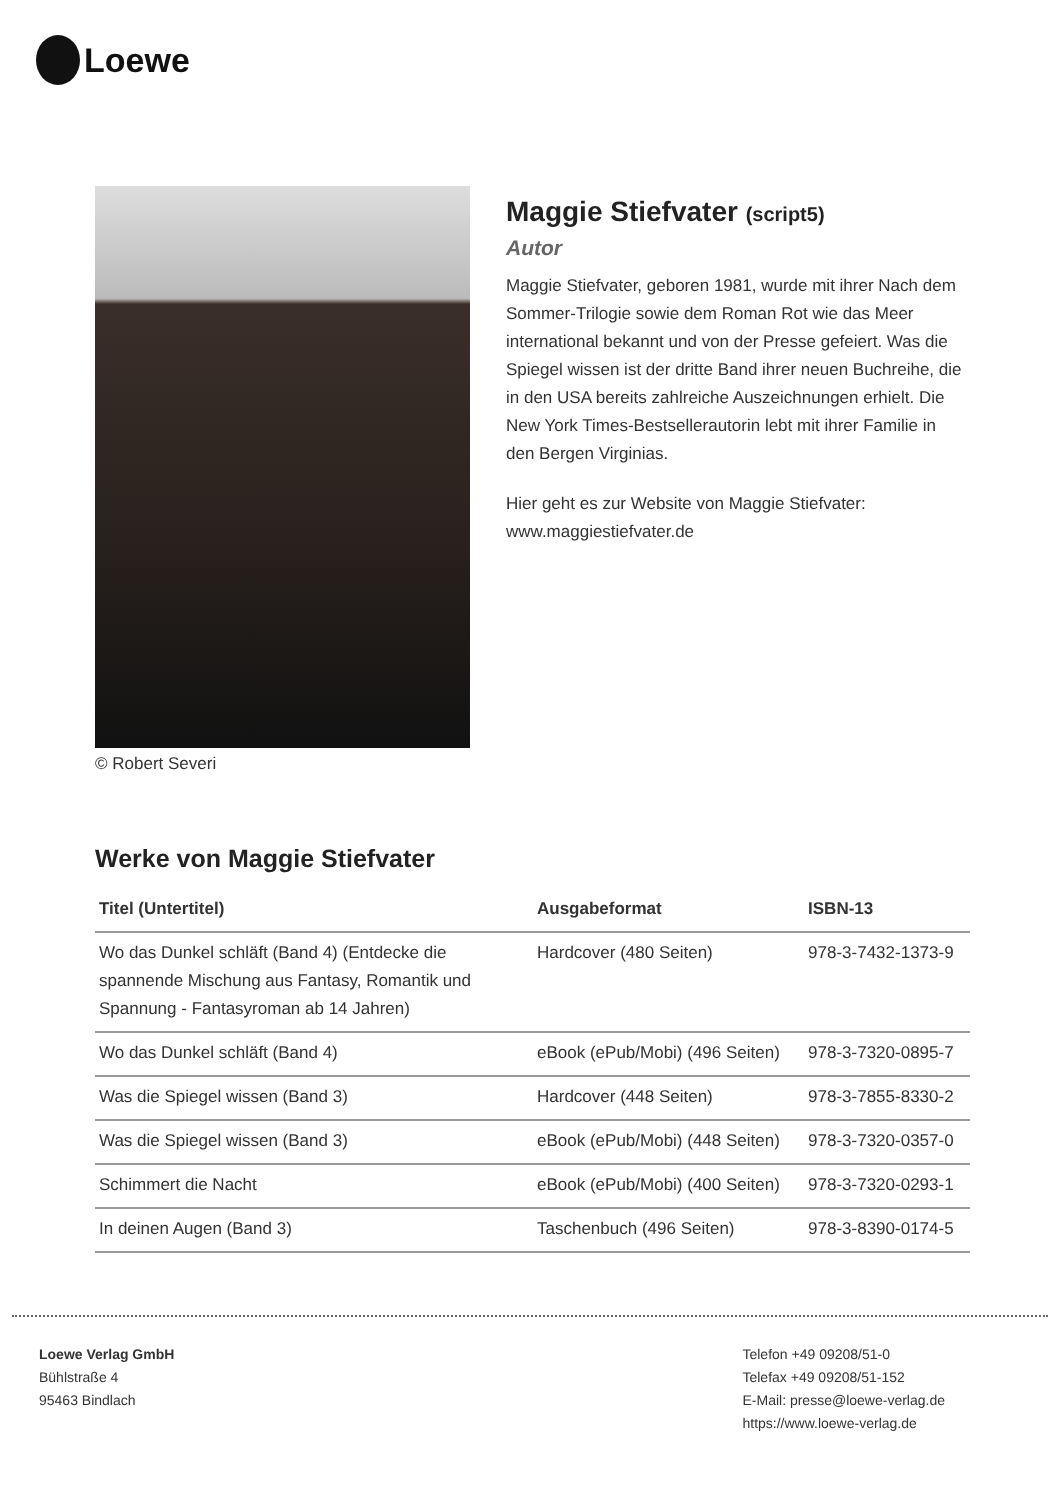Loewe
© Robert Severi
Maggie Stiefvater (script5)
Autor
Maggie Stiefvater, geboren 1981, wurde mit ihrer Nach dem Sommer-Trilogie sowie dem Roman Rot wie das Meer international bekannt und von der Presse gefeiert. Was die Spiegel wissen ist der dritte Band ihrer neuen Buchreihe, die in den USA bereits zahlreiche Auszeichnungen erhielt. Die New York Times-Bestsellerautorin lebt mit ihrer Familie in den Bergen Virginias.
Hier geht es zur Website von Maggie Stiefvater:
www.maggiestiefvater.de
Werke von Maggie Stiefvater
| Titel (Untertitel) | Ausgabeformat | ISBN-13 |
| --- | --- | --- |
| Wo das Dunkel schläft (Band 4) (Entdecke die spannende Mischung aus Fantasy, Romantik und Spannung - Fantasyroman ab 14 Jahren) | Hardcover (480 Seiten) | 978-3-7432-1373-9 |
| Wo das Dunkel schläft (Band 4) | eBook (ePub/Mobi) (496 Seiten) | 978-3-7320-0895-7 |
| Was die Spiegel wissen (Band 3) | Hardcover (448 Seiten) | 978-3-7855-8330-2 |
| Was die Spiegel wissen (Band 3) | eBook (ePub/Mobi) (448 Seiten) | 978-3-7320-0357-0 |
| Schimmert die Nacht | eBook (ePub/Mobi) (400 Seiten) | 978-3-7320-0293-1 |
| In deinen Augen (Band 3) | Taschenbuch (496 Seiten) | 978-3-8390-0174-5 |
Loewe Verlag GmbH
Bühlstraße 4
95463 Bindlach
Telefon +49 09208/51-0
Telefax +49 09208/51-152
E-Mail: presse@loewe-verlag.de
https://www.loewe-verlag.de